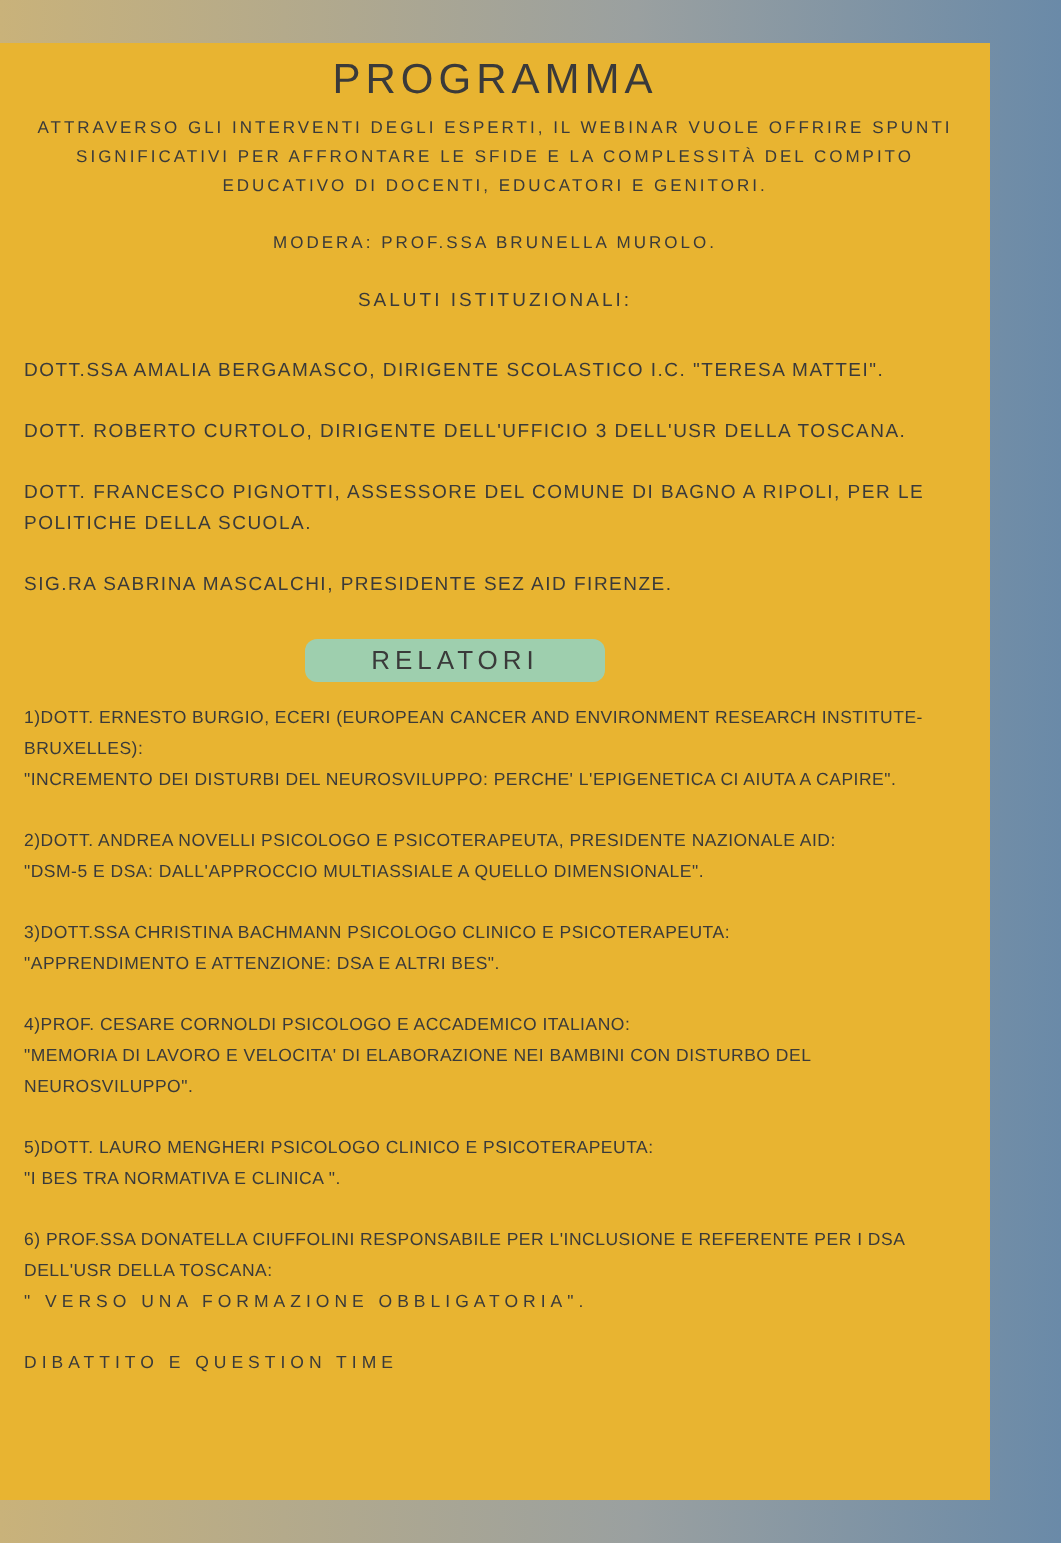PROGRAMMA
ATTRAVERSO GLI INTERVENTI DEGLI ESPERTI, IL WEBINAR VUOLE OFFRIRE SPUNTI SIGNIFICATIVI PER AFFRONTARE LE SFIDE E LA COMPLESSITÀ DEL COMPITO EDUCATIVO DI DOCENTI, EDUCATORI E GENITORI.
MODERA: PROF.SSA BRUNELLA MUROLO.
SALUTI ISTITUZIONALI:
DOTT.SSA AMALIA BERGAMASCO, DIRIGENTE SCOLASTICO I.C. "TERESA MATTEI".
DOTT. ROBERTO CURTOLO, DIRIGENTE DELL'UFFICIO 3 DELL'USR DELLA TOSCANA.
DOTT. FRANCESCO PIGNOTTI, ASSESSORE DEL COMUNE DI BAGNO A RIPOLI, PER LE POLITICHE DELLA SCUOLA.
SIG.RA SABRINA MASCALCHI, PRESIDENTE SEZ AID FIRENZE.
RELATORI
1)DOTT. ERNESTO BURGIO, ECERI (EUROPEAN CANCER AND ENVIRONMENT RESEARCH INSTITUTE- BRUXELLES):
"INCREMENTO DEI DISTURBI DEL NEUROSVILUPPO: PERCHE' L'EPIGENETICA CI AIUTA A CAPIRE".
2)DOTT. ANDREA NOVELLI PSICOLOGO E PSICOTERAPEUTA, PRESIDENTE NAZIONALE AID:
"DSM-5 E DSA: DALL'APPROCCIO MULTIASSIALE A QUELLO DIMENSIONALE".
3)DOTT.SSA CHRISTINA BACHMANN PSICOLOGO CLINICO E PSICOTERAPEUTA:
"APPRENDIMENTO E ATTENZIONE: DSA E ALTRI BES".
4)PROF. CESARE CORNOLDI PSICOLOGO E ACCADEMICO ITALIANO:
"MEMORIA DI LAVORO E VELOCITA' DI ELABORAZIONE NEI BAMBINI CON DISTURBO DEL NEUROSVILUPPO".
5)DOTT. LAURO MENGHERI PSICOLOGO CLINICO E PSICOTERAPEUTA:
"I BES TRA NORMATIVA E CLINICA ".
6) PROF.SSA DONATELLA CIUFFOLINI RESPONSABILE PER L'INCLUSIONE E REFERENTE PER I DSA DELL'USR DELLA TOSCANA:
" VERSO UNA FORMAZIONE OBBLIGATORIA".
DIBATTITO E QUESTION TIME